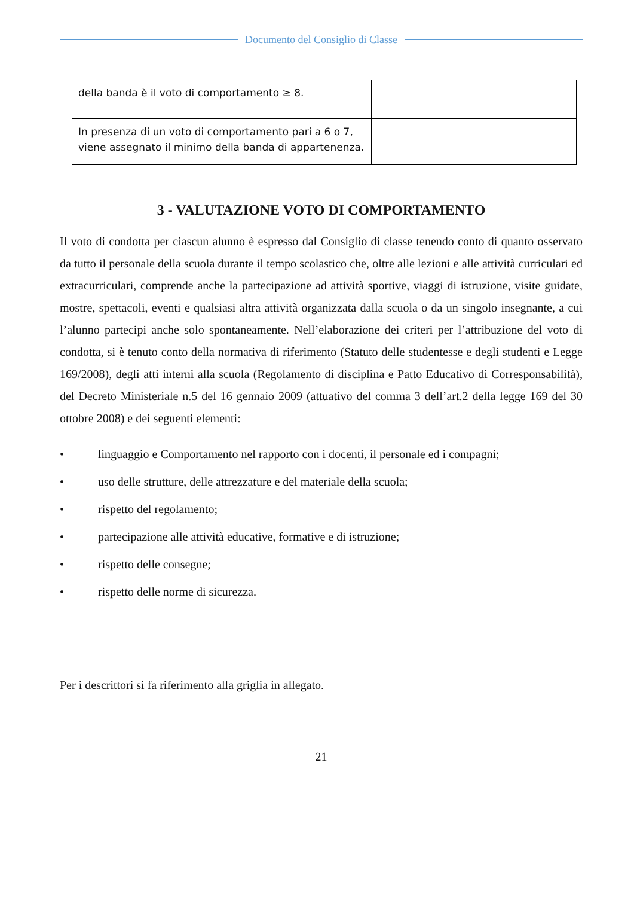Documento del Consiglio di Classe
| della banda è il voto di comportamento ≥ 8. | |
| In presenza di un voto di comportamento pari a 6 o 7, viene assegnato il minimo della banda di appartenenza. | |
3 - VALUTAZIONE VOTO DI COMPORTAMENTO
Il voto di condotta per ciascun alunno è espresso dal Consiglio di classe tenendo conto di quanto osservato da tutto il personale della scuola durante il tempo scolastico che, oltre alle lezioni e alle attività curriculari ed extracurriculari, comprende anche la partecipazione ad attività sportive, viaggi di istruzione, visite guidate, mostre, spettacoli, eventi e qualsiasi altra attività organizzata dalla scuola o da un singolo insegnante, a cui l’alunno partecipi anche solo spontaneamente. Nell’elaborazione dei criteri per l’attribuzione del voto di condotta, si è tenuto conto della normativa di riferimento (Statuto delle studentesse e degli studenti e Legge 169/2008), degli atti interni alla scuola (Regolamento di disciplina e Patto Educativo di Corresponsabilità), del Decreto Ministeriale n.5 del 16 gennaio 2009 (attuativo del comma 3 dell’art.2 della legge 169 del 30 ottobre 2008) e dei seguenti elementi:
• linguaggio e Comportamento nel rapporto con i docenti, il personale ed i compagni;
• uso delle strutture, delle attrezzature e del materiale della scuola;
• rispetto del regolamento;
• partecipazione alle attività educative, formative e di istruzione;
• rispetto delle consegne;
• rispetto delle norme di sicurezza.
Per i descrittori si fa riferimento alla griglia in allegato.
21